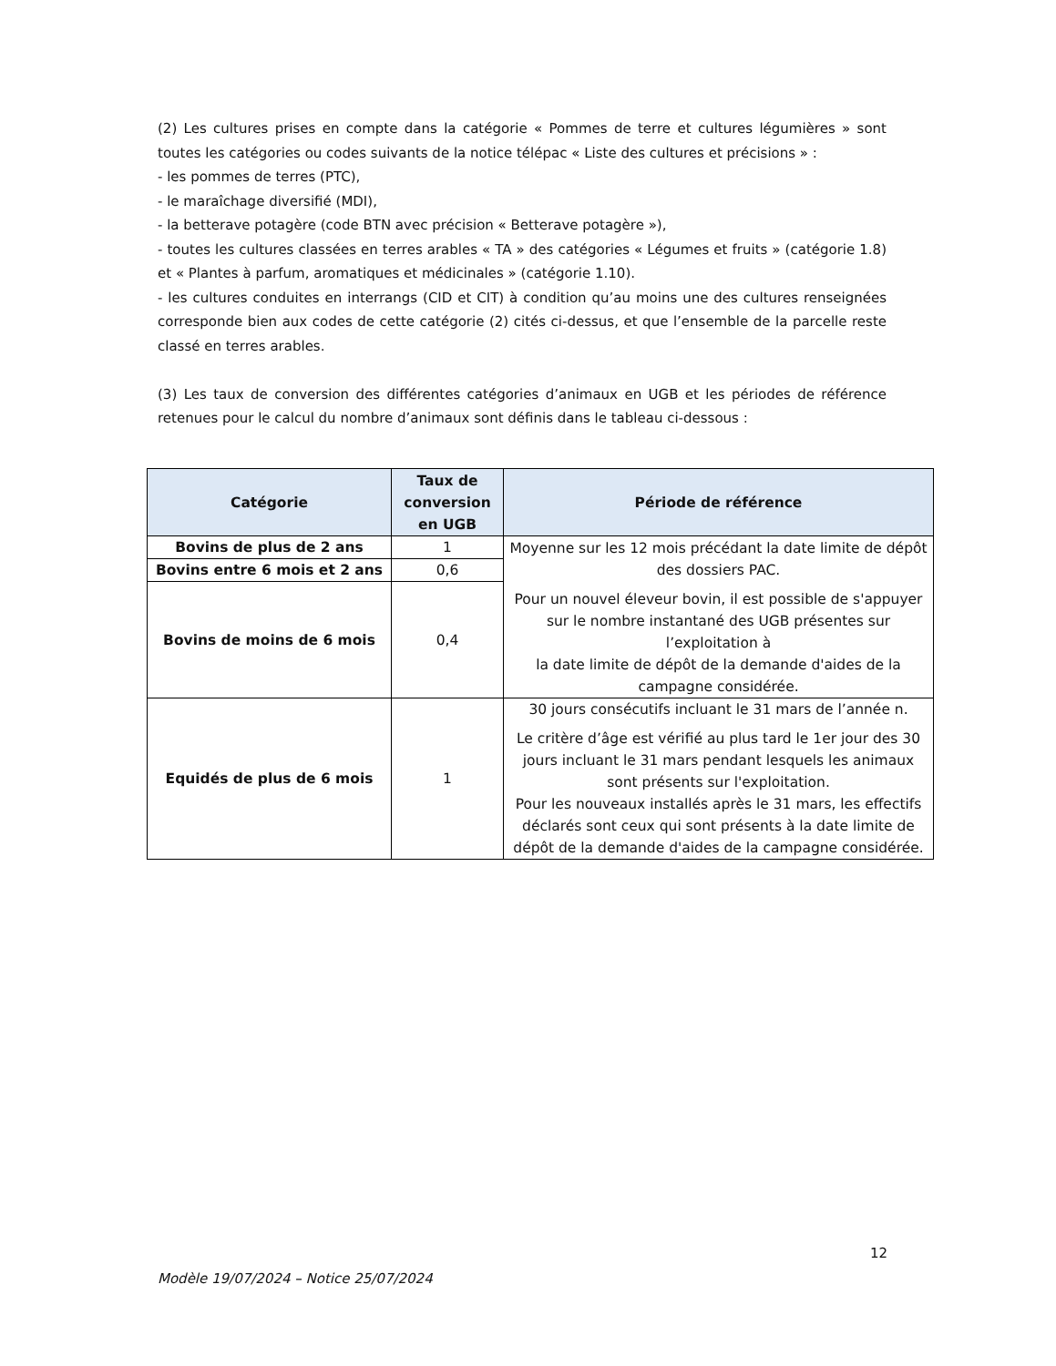(2) Les cultures prises en compte dans la catégorie « Pommes de terre et cultures légumières » sont toutes les catégories ou codes suivants de la notice télépac « Liste des cultures et précisions » :
- les pommes de terres (PTC),
- le maraîchage diversifié (MDI),
- la betterave potagère (code BTN avec précision « Betterave potagère »),
- toutes les cultures classées en terres arables « TA » des catégories « Légumes et fruits » (catégorie 1.8) et « Plantes à parfum, aromatiques et médicinales » (catégorie 1.10).
- les cultures conduites en interrangs (CID et CIT) à condition qu’au moins une des cultures renseignées corresponde bien aux codes de cette catégorie (2) cités ci-dessus, et que l’ensemble de la parcelle reste classé en terres arables.
(3) Les taux de conversion des différentes catégories d’animaux en UGB et les périodes de référence retenues pour le calcul du nombre d’animaux sont définis dans le tableau ci-dessous :
| Catégorie | Taux de conversion en UGB | Période de référence |
| --- | --- | --- |
| Bovins de plus de 2 ans | 1 | Moyenne sur les 12 mois précédant la date limite de dépôt des dossiers PAC. Pour un nouvel éleveur bovin, il est possible de s'appuyer sur le nombre instantané des UGB présentes sur l’exploitation à la date limite de dépôt de la demande d'aides de la campagne considérée. |
| Bovins entre 6 mois et 2 ans | 0,6 | |
| Bovins de moins de 6 mois | 0,4 | |
| Equidés de plus de 6 mois | 1 | 30 jours consécutifs incluant le 31 mars de l’année n. Le critère d’âge est vérifié au plus tard le 1er jour des 30 jours incluant le 31 mars pendant lesquels les animaux sont présents sur l'exploitation. Pour les nouveaux installés après le 31 mars, les effectifs déclarés sont ceux qui sont présents à la date limite de dépôt de la demande d'aides de la campagne considérée. |
12
Modèle 19/07/2024 – Notice 25/07/2024